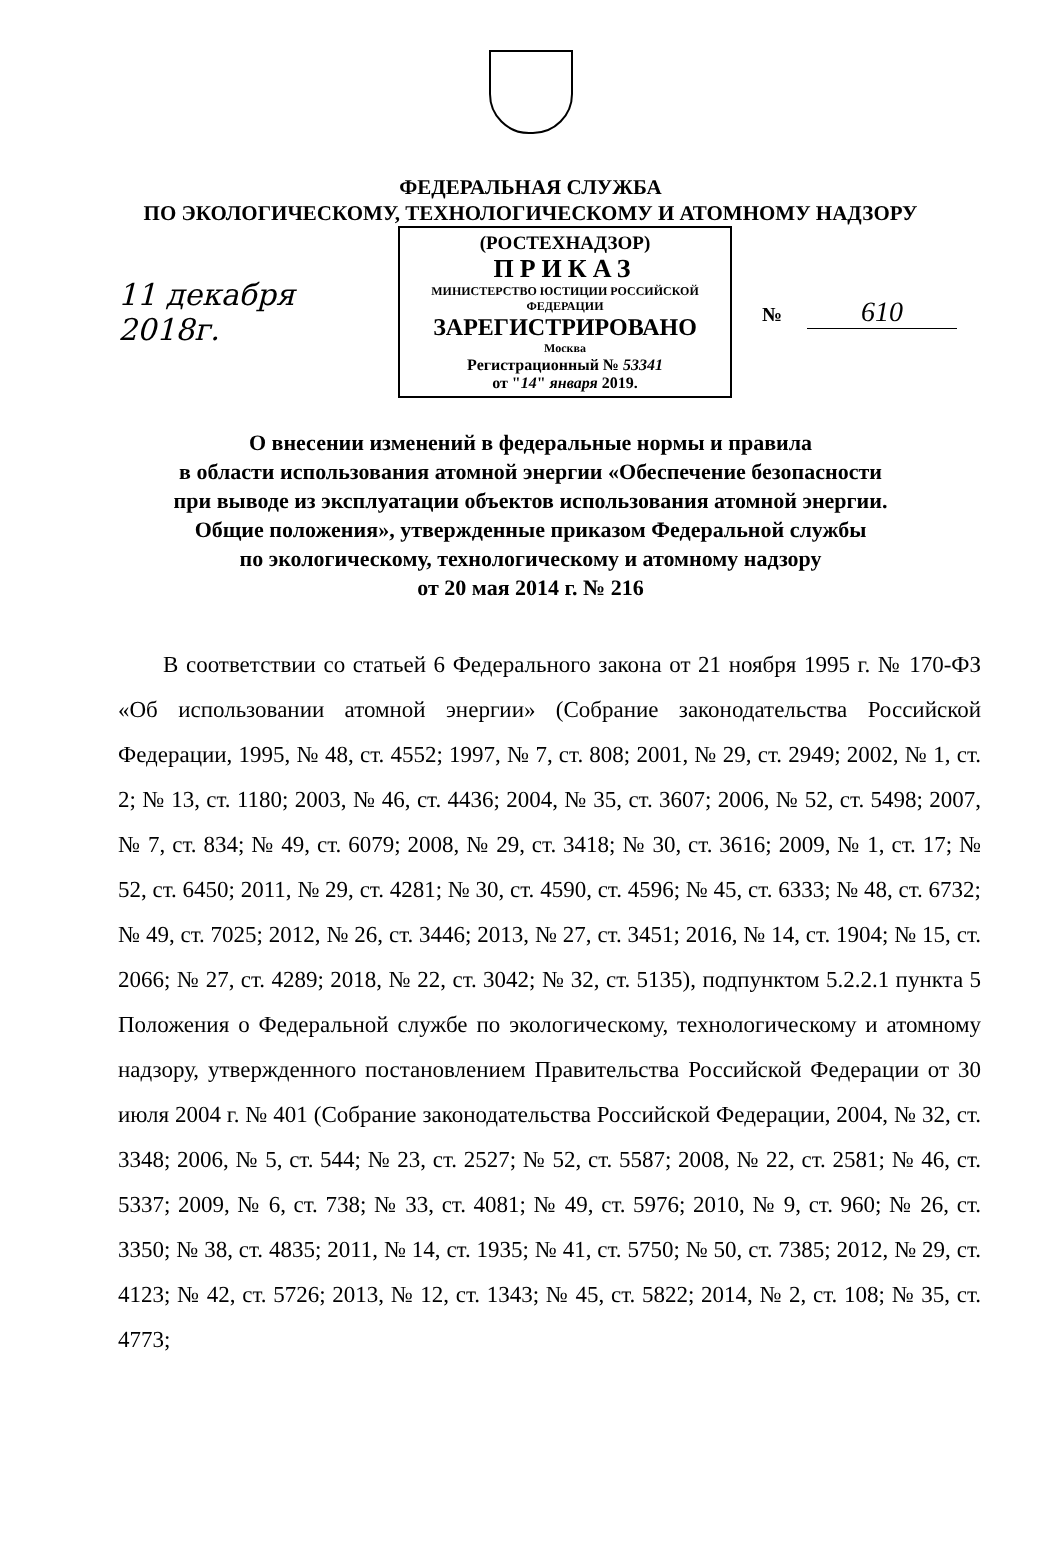ФЕДЕРАЛЬНАЯ СЛУЖБА
ПО ЭКОЛОГИЧЕСКОМУ, ТЕХНОЛОГИЧЕСКОМУ И АТОМНОМУ НАДЗОРУ
11 декабря 2018г.
(РОСТЕХНАДЗОР)
ПРИКАЗ
МИНИСТЕРСТВО ЮСТИЦИИ РОССИЙСКОЙ ФЕДЕРАЦИИ
ЗАРЕГИСТРИРОВАНО
Москва
Регистрационный № 53341
от "14" января 2019.
№ 610
О внесении изменений в федеральные нормы и правила
в области использования атомной энергии «Обеспечение безопасности
при выводе из эксплуатации объектов использования атомной энергии.
Общие положения», утвержденные приказом Федеральной службы
по экологическому, технологическому и атомному надзору
от 20 мая 2014 г. № 216
В соответствии со статьей 6 Федерального закона от 21 ноября 1995 г. № 170-ФЗ «Об использовании атомной энергии» (Собрание законодательства Российской Федерации, 1995, № 48, ст. 4552; 1997, № 7, ст. 808; 2001, № 29, ст. 2949; 2002, № 1, ст. 2; № 13, ст. 1180; 2003, № 46, ст. 4436; 2004, № 35, ст. 3607; 2006, № 52, ст. 5498; 2007, № 7, ст. 834; № 49, ст. 6079; 2008, № 29, ст. 3418; № 30, ст. 3616; 2009, № 1, ст. 17; № 52, ст. 6450; 2011, № 29, ст. 4281; № 30, ст. 4590, ст. 4596; № 45, ст. 6333; № 48, ст. 6732; № 49, ст. 7025; 2012, № 26, ст. 3446; 2013, № 27, ст. 3451; 2016, № 14, ст. 1904; № 15, ст. 2066; № 27, ст. 4289; 2018, № 22, ст. 3042; № 32, ст. 5135), подпунктом 5.2.2.1 пункта 5 Положения о Федеральной службе по экологическому, технологическому и атомному надзору, утвержденного постановлением Правительства Российской Федерации от 30 июля 2004 г. № 401 (Собрание законодательства Российской Федерации, 2004, № 32, ст. 3348; 2006, № 5, ст. 544; № 23, ст. 2527; № 52, ст. 5587; 2008, № 22, ст. 2581; № 46, ст. 5337; 2009, № 6, ст. 738; № 33, ст. 4081; № 49, ст. 5976; 2010, № 9, ст. 960; № 26, ст. 3350; № 38, ст. 4835; 2011, № 14, ст. 1935; № 41, ст. 5750; № 50, ст. 7385; 2012, № 29, ст. 4123; № 42, ст. 5726; 2013, № 12, ст. 1343; № 45, ст. 5822; 2014, № 2, ст. 108; № 35, ст. 4773;